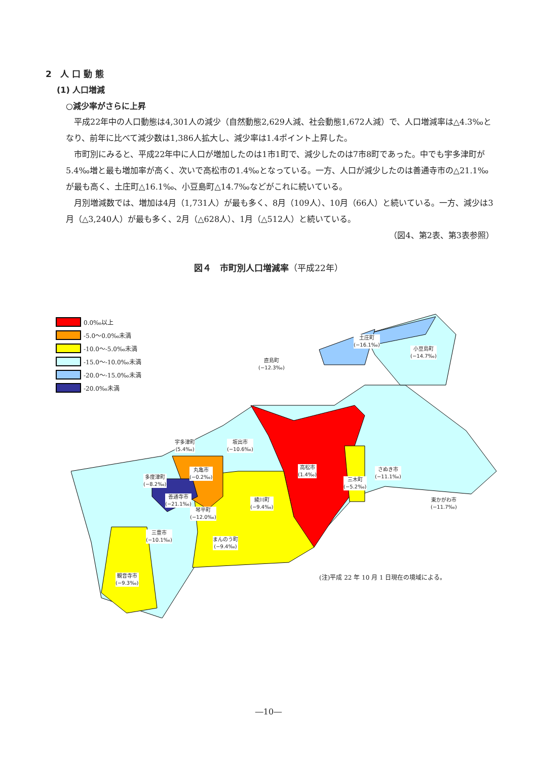2　人 口 動 態
(1) 人口増減
○減少率がさらに上昇
　平成22年中の人口動態は4,301人の減少（自然動態2,629人減、社会動態1,672人減）で、人口増減率は△4.3‰となり、前年に比べて減少数は1,386人拡大し、減少率は1.4ポイント上昇した。
　市町別にみると、平成22年中に人口が増加したのは1市1町で、減少したのは7市8町であった。中でも宇多津町が5.4‰増と最も増加率が高く、次いで高松市の1.4‰となっている。一方、人口が減少したのは善通寺市の△21.1‰が最も高く、土庄町△16.1‰、小豆島町△14.7‰などがこれに続いている。
　月別増減数では、増加は4月（1,731人）が最も多く、8月（109人）、10月（66人）と続いている。一方、減少は3月（△3,240人）が最も多く、2月（△628人）、1月（△512人）と続いている。
（図4、第2表、第3表参照）
図４　市町別人口増減率（平成22年）
0.0‰以上
-5.0～0.0‰未満
-10.0～-5.0‰未満
-15.0～-10.0‰未満
-20.0～-15.0‰未満
-20.0‰未満
土庄町
(−16.1‰)
小豆島町
(−14.7‰)
直島町
(−12.3‰)
宇多津町
(5.4‰)
坂出市
(−10.6‰)
丸亀市
(−0.2‰)
高松市
(1.4‰)
さぬき市
(−11.1‰)
多度津町
(−8.2‰)
三木町
(−5.2‰)
善通寺市
(−21.1‰)
綾川町
(−9.4‰)
東かがわ市
(−11.7‰)
琴平町
(−12.0‰)
三豊市
(−10.1‰)
まんのう町
(−9.4‰)
観音寺市
(−9.3‰)
(注)平成 22 年 10 月 1 日現在の境域による。
―10―